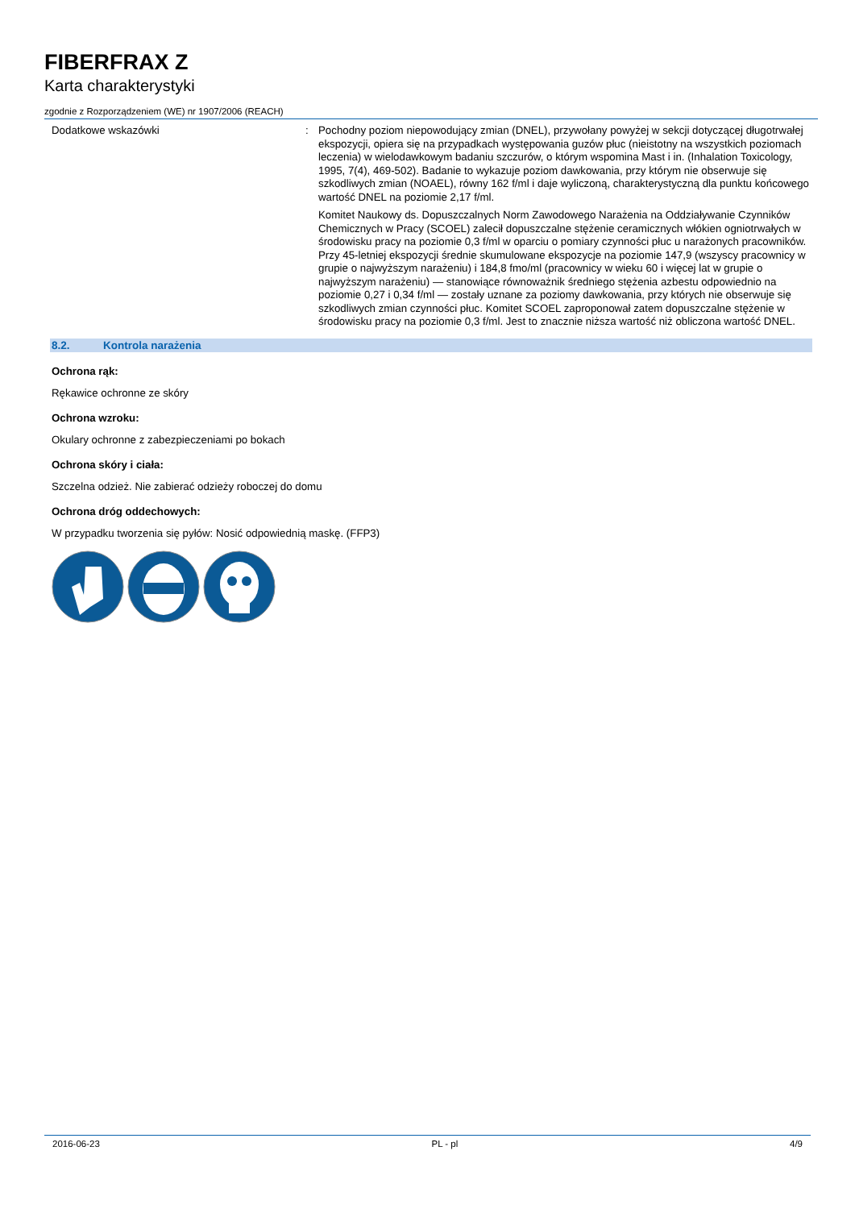FIBERFRAX Z
Karta charakterystyki
zgodnie z Rozporządzeniem (WE) nr 1907/2006 (REACH)
Dodatkowe wskazówki : Pochodny poziom niepowodujący zmian (DNEL), przywołany powyżej w sekcji dotyczącej długotrwałej ekspozycji, opiera się na przypadkach występowania guzów płuc (nieistotny na wszystkich poziomach leczenia) w wielodawkowym badaniu szczurów, o którym wspomina Mast i in. (Inhalation Toxicology, 1995, 7(4), 469-502). Badanie to wykazuje poziom dawkowania, przy którym nie obserwuje się szkodliwych zmian (NOAEL), równy 162 f/ml i daje wyliczoną, charakterystyczną dla punktu końcowego wartość DNEL na poziomie 2,17 f/ml.
Komitet Naukowy ds. Dopuszczalnych Norm Zawodowego Narażenia na Oddziaływanie Czynników Chemicznych w Pracy (SCOEL) zalecił dopuszczalne stężenie ceramicznych włókien ogniotrwałych w środowisku pracy na poziomie 0,3 f/ml w oparciu o pomiary czynności płuc u narażonych pracowników. Przy 45-letniej ekspozycji średnie skumulowane ekspozycje na poziomie 147,9 (wszyscy pracownicy w grupie o najwyższym narażeniu) i 184,8 fmo/ml (pracownicy w wieku 60 i więcej lat w grupie o najwyższym narażeniu) — stanowiące równoważnik średniego stężenia azbestu odpowiednio na poziomie 0,27 i 0,34 f/ml — zostały uznane za poziomy dawkowania, przy których nie obserwuje się szkodliwych zmian czynności płuc. Komitet SCOEL zaproponował zatem dopuszczalne stężenie w środowisku pracy na poziomie 0,3 f/ml. Jest to znacznie niższa wartość niż obliczona wartość DNEL.
8.2. Kontrola narażenia
Ochrona rąk:
Rękawice ochronne ze skóry
Ochrona wzroku:
Okulary ochronne z zabezpieczeniami po bokach
Ochrona skóry i ciała:
Szczelna odzież. Nie zabierać odzieży roboczej do domu
Ochrona dróg oddechowych:
W przypadku tworzenia się pyłów: Nosić odpowiednią maskę. (FFP3)
2016-06-23 PL - pl 4/9